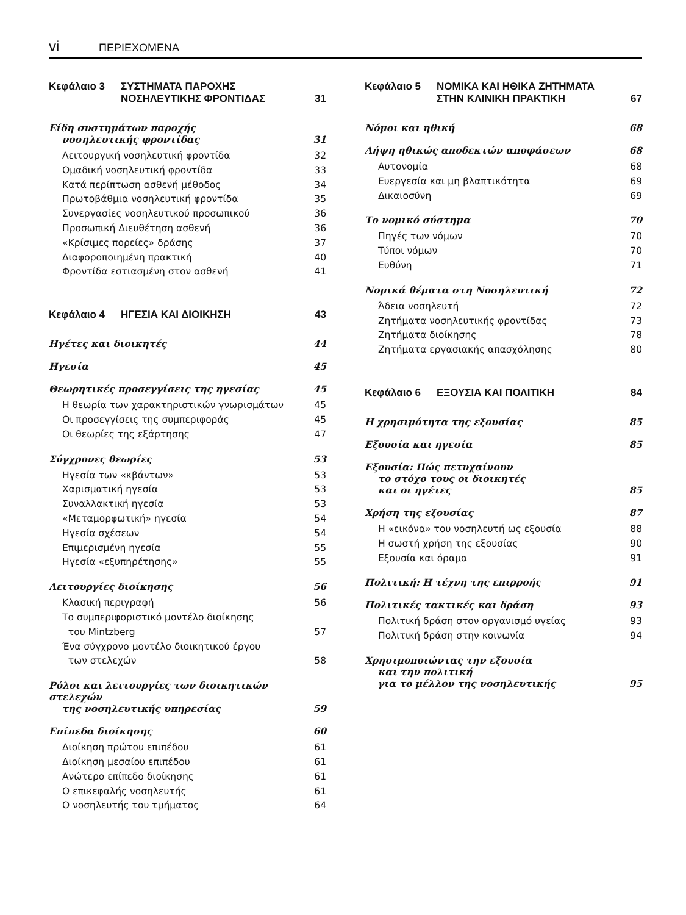vi ΠΕΡΙΕΧΟΜΕΝΑ
Κεφάλαιο 3 ΣΥΣΤΗΜΑΤΑ ΠΑΡΟΧΗΣ
ΝΟΣΗΛΕΥΤΙΚΗΣ ΦΡΟΝΤΙΔΑΣ
31
Είδη συστημάτων παροχής
νοσηλευτικής φροντίδας 31
Λειτουργική νοσηλευτική φροντίδα 32
Ομαδική νοσηλευτική φροντίδα 33
Κατά περίπτωση ασθενή μέθοδος 34
Πρωτοβάθμια νοσηλευτική φροντίδα 35
Συνεργασίες νοσηλευτικού προσωπικού 36
Προσωπική Διευθέτηση ασθενή 36
«Κρίσιμες πορείες» δράσης 37
Διαφοροποιημένη πρακτική 40
Φροντίδα εστιασμένη στον ασθενή 41
Κεφάλαιο 4 ΗΓΕΣΙΑ ΚΑΙ ΔΙΟΙΚΗΣΗ
43
Ηγέτες και διοικητές 44
Ηγεσία 45
Θεωρητικές προσεγγίσεις της ηγεσίας 45
Η θεωρία των χαρακτηριστικών γνωρισμάτων 45
Οι προσεγγίσεις της συμπεριφοράς 45
Οι θεωρίες της εξάρτησης 47
Σύγχρονες θεωρίες 53
Ηγεσία των «κβάντων» 53
Χαρισματική ηγεσία 53
Συναλλακτική ηγεσία 53
«Μεταμορφωτική» ηγεσία 54
Ηγεσία σχέσεων 54
Επιμερισμένη ηγεσία 55
Ηγεσία «εξυπηρέτησης» 55
Λειτουργίες διοίκησης 56
Κλασική περιγραφή 56
Το συμπεριφοριστικό μοντέλο διοίκησης
του Mintzberg 57
Ένα σύγχρονο μοντέλο διοικητικού έργου
των στελεχών 58
Ρόλοι και λειτουργίες των διοικητικών στελεχών
της νοσηλευτικής υπηρεσίας 59
Επίπεδα διοίκησης 60
Διοίκηση πρώτου επιπέδου 61
Διοίκηση μεσαίου επιπέδου 61
Ανώτερο επίπεδο διοίκησης 61
Ο επικεφαλής νοσηλευτής 61
Ο νοσηλευτής του τμήματος 64
Κεφάλαιο 5 ΝΟΜΙΚΑ ΚΑΙ ΗΘΙΚΑ ΖΗΤΗΜΑΤΑ
ΣΤΗΝ ΚΛΙΝΙΚΗ ΠΡΑΚΤΙΚΗ
67
Νόμοι και ηθική 68
Λήψη ηθικώς αποδεκτών αποφάσεων 68
Αυτονομία 68
Ευεργεσία και μη βλαπτικότητα 69
Δικαιοσύνη 69
Το νομικό σύστημα 70
Πηγές των νόμων 70
Τύποι νόμων 70
Ευθύνη 71
Νομικά θέματα στη Νοσηλευτική 72
Άδεια νοσηλευτή 72
Ζητήματα νοσηλευτικής φροντίδας 73
Ζητήματα διοίκησης 78
Ζητήματα εργασιακής απασχόλησης 80
Κεφάλαιο 6 ΕΞΟΥΣΙΑ ΚΑΙ ΠΟΛΙΤΙΚΗ
84
Η χρησιμότητα της εξουσίας 85
Εξουσία και ηγεσία 85
Εξουσία: Πώς πετυχαίνουν
το στόχο τους οι διοικητές
και οι ηγέτες 85
Χρήση της εξουσίας 87
Η «εικόνα» του νοσηλευτή ως εξουσία 88
Η σωστή χρήση της εξουσίας 90
Εξουσία και όραμα 91
Πολιτική: Η τέχνη της επιρροής 91
Πολιτικές τακτικές και δράση 93
Πολιτική δράση στον οργανισμό υγείας 93
Πολιτική δράση στην κοινωνία 94
Χρησιμοποιώντας την εξουσία
και την πολιτική
για το μέλλον της νοσηλευτικής 95